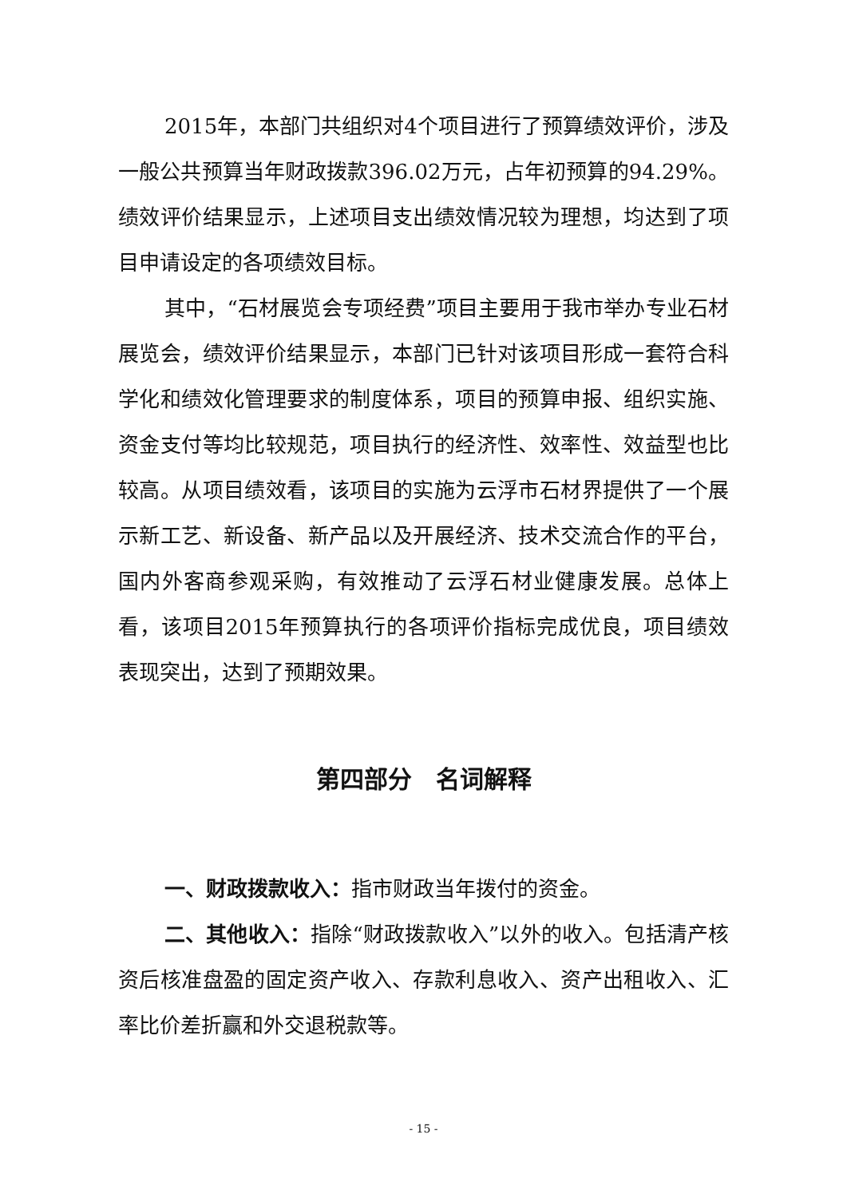2015年，本部门共组织对4个项目进行了预算绩效评价，涉及一般公共预算当年财政拨款396.02万元，占年初预算的94.29%。绩效评价结果显示，上述项目支出绩效情况较为理想，均达到了项目申请设定的各项绩效目标。
其中，“石材展览会专项经费”项目主要用于我市举办专业石材展览会，绩效评价结果显示，本部门已针对该项目形成一套符合科学化和绩效化管理要求的制度体系，项目的预算申报、组织实施、资金支付等均比较规范，项目执行的经济性、效率性、效益型也比较高。从项目绩效看，该项目的实施为云浮市石材界提供了一个展示新工艺、新设备、新产品以及开展经济、技术交流合作的平台，国内外客商参观采购，有效推动了云浮石材业健康发展。总体上看，该项目2015年预算执行的各项评价指标完成优良，项目绩效表现突出，达到了预期效果。
第四部分　名词解释
一、财政拨款收入：指市财政当年拨付的资金。
二、其他收入：指除“财政拨款收入”以外的收入。包括清产核资后核准盘盈的固定资产收入、存款利息收入、资产出租收入、汇率比价差折赢和外交退税款等。
- 15 -